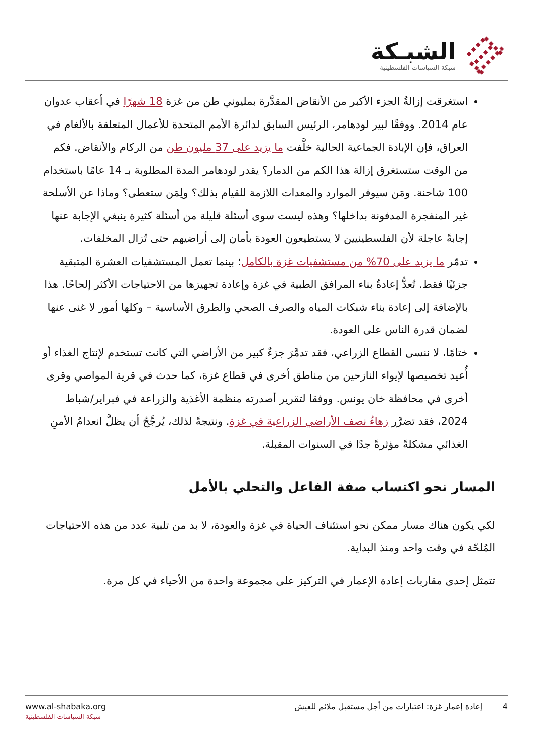الشبـكة
شبكة السياسات الفلسطينية
استغرقت إزالةُ الجزء الأكبر من الأنقاض المقدَّرة بمليوني طن من غزة 18 شهرًا في أعقاب عدوان عام 2014. ووفقًا لبير لودهامر، الرئيس السابق لدائرة الأمم المتحدة للأعمال المتعلقة بالألغام في العراق، فإن الإبادة الجماعية الحالية خلَّفت ما يزيد على 37 مليون طن من الركام والأنقاض. فكم من الوقت ستستغرق إزالة هذا الكم من الدمار؟ يقدر لودهامر المدة المطلوبة بـ 14 عامًا باستخدام 100 شاحنة. ومَن سيوفر الموارد والمعدات اللازمة للقيام بذلك؟ ولِمَن ستعطى؟ وماذا عن الأسلحة غير المنفجرة المدفونة بداخلها؟ وهذه ليست سوى أسئلة قليلة من أسئلة كثيرة ينبغي الإجابة عنها إجابةً عاجلة لأن الفلسطينيين لا يستطيعون العودة بأمان إلى أراضيهم حتى تُزال المخلفات.
تدمّر ما يزيد على 70% من مستشفيات غزة بالكامل؛ بينما تعمل المستشفيات العشرة المتبقية جزئيًا فقط. تُعدُّ إعادةُ بناء المرافق الطبية في غزة وإعادة تجهيزها من الاحتياجات الأكثر إلحاحًا. هذا بالإضافة إلى إعادة بناء شبكات المياه والصرف الصحي والطرق الأساسية – وكلها أمور لا غنى عنها لضمان قدرة الناس على العودة.
ختامًا، لا ننسى القطاع الزراعي، فقد تدمَّرَ جزءٌ كبير من الأراضي التي كانت تستخدم لإنتاج الغذاء أو أُعيد تخصيصها لإيواء النازحين من مناطق أخرى في قطاع غزة، كما حدث في قرية المواصي وقرى أخرى في محافظة خان يونس. ووفقا لتقرير أصدرته منظمة الأغذية والزراعة في فبراير/شباط 2024، فقد تضرَّر زهاءُ نصف الأراضي الزراعية في غزة. ونتيجةً لذلك، يُرجَّحُ أن يظلَّ انعدامُ الأمنِ الغذائي مشكلةً مؤثرةً جدًا في السنوات المقبلة.
المسار نحو اكتساب صفة الفاعل والتحلي بالأمل
لكي يكون هناك مسار ممكن نحو استئناف الحياة في غزة والعودة، لا بد من تلبية عدد من هذه الاحتياجات المُلحّة في وقت واحد ومنذ البداية.
تتمثل إحدى مقاربات إعادة الإعمار في التركيز على مجموعة واحدة من الأحياء في كل مرة.
4 إعادة إعمار غزة: اعتبارات من أجل مستقبل ملائم للعيش
www.al-shabaka.org
شبكة السياسات الفلسطينية